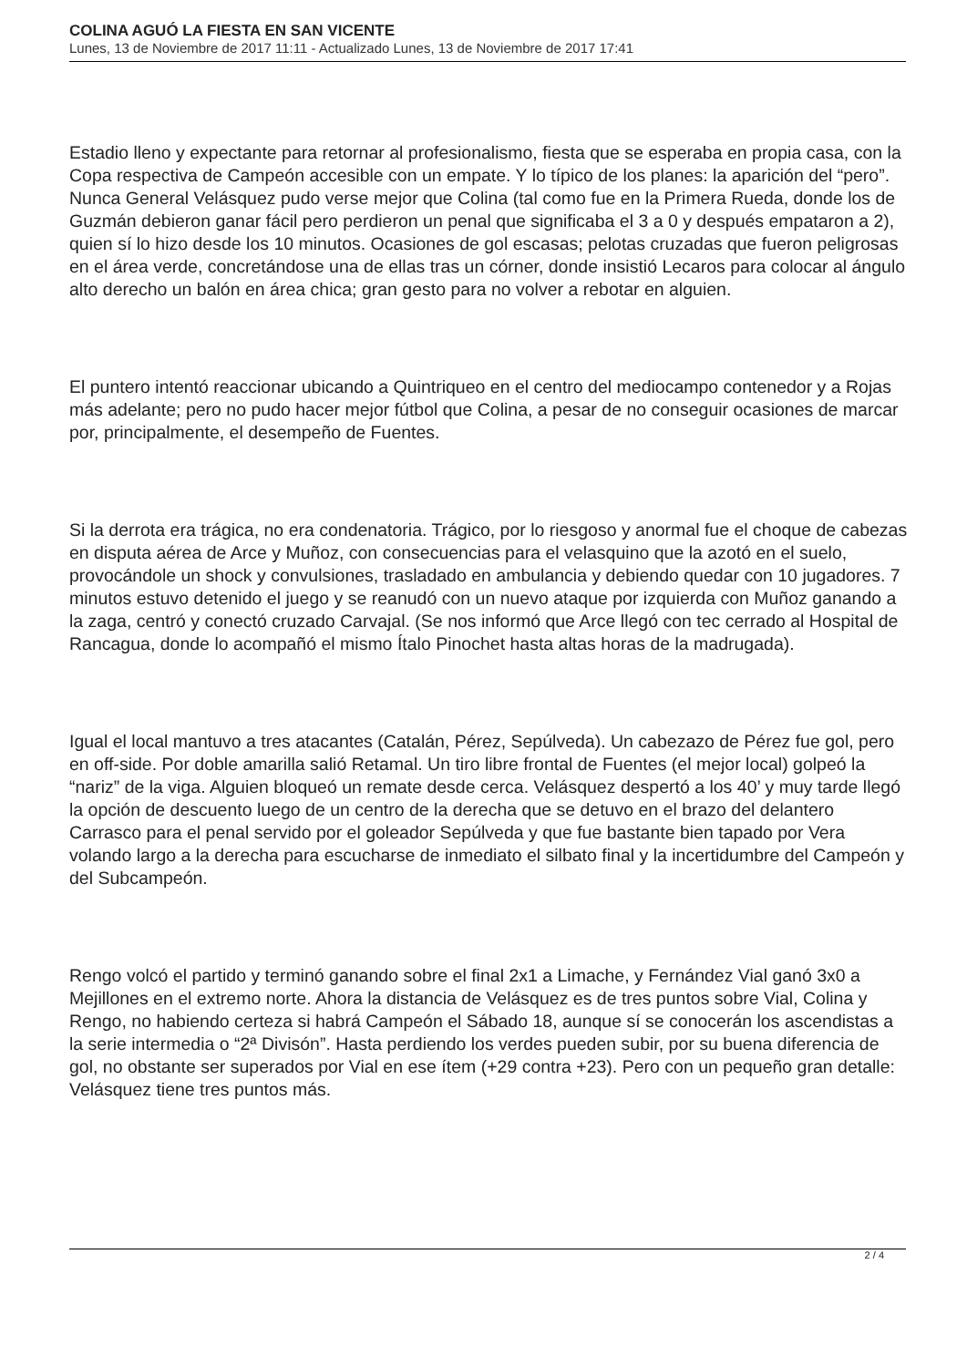COLINA AGUÓ LA FIESTA EN SAN VICENTE
Lunes, 13 de Noviembre de 2017 11:11 - Actualizado Lunes, 13 de Noviembre de 2017 17:41
Estadio lleno y expectante para retornar al profesionalismo, fiesta que se esperaba en propia casa, con la Copa respectiva de Campeón accesible con un empate. Y lo típico de los planes: la aparición del “pero”. Nunca General Velásquez pudo verse mejor que Colina (tal como fue en la Primera Rueda, donde los de Guzmán debieron ganar fácil pero perdieron un penal que significaba el 3 a 0 y después empataron a 2), quien sí lo hizo desde los 10 minutos. Ocasiones de gol escasas; pelotas cruzadas que fueron peligrosas en el área verde, concretándose una de ellas tras un córner, donde insistió Lecaros para colocar al ángulo alto derecho un balón en área chica; gran gesto para no volver a rebotar en alguien.
El puntero intentó reaccionar ubicando a Quintriqueo en el centro del mediocampo contenedor y a Rojas más adelante; pero no pudo hacer mejor fútbol que Colina, a pesar de no conseguir ocasiones de marcar por, principalmente, el desempeño de Fuentes.
Si la derrota era trágica, no era condenatoria. Trágico, por lo riesgoso y anormal fue el choque de cabezas en disputa aérea de Arce y Muñoz, con consecuencias para el velasquino que la azotó en el suelo, provocándole un shock y convulsiones, trasladado en ambulancia y debiendo quedar con 10 jugadores. 7 minutos estuvo detenido el juego y se reanudó con un nuevo ataque por izquierda con Muñoz ganando a la zaga, centró y conectó cruzado Carvajal. (Se nos informó que Arce llegó con tec cerrado al Hospital de Rancagua, donde lo acompañó el mismo Ítalo Pinochet hasta altas horas de la madrugada).
Igual el local mantuvo a tres atacantes (Catalán, Pérez, Sepúlveda). Un cabezazo de Pérez fue gol, pero en off-side. Por doble amarilla salió Retamal. Un tiro libre frontal de Fuentes (el mejor local) golpeó la “nariz” de la viga. Alguien bloqueó un remate desde cerca. Velásquez despertó a los 40’ y muy tarde llegó la opción de descuento luego de un centro de la derecha que se detuvo en el brazo del delantero Carrasco para el penal servido por el goleador Sepúlveda y que fue bastante bien tapado por Vera volando largo a la derecha para escucharse de inmediato el silbato final y la incertidumbre del Campeón y del Subcampeón.
Rengo volcó el partido y terminó ganando sobre el final 2x1 a Limache, y Fernández Vial ganó 3x0 a Mejillones en el extremo norte. Ahora la distancia de Velásquez es de tres puntos sobre Vial, Colina y Rengo, no habiendo certeza si habrá Campeón el Sábado 18, aunque sí se conocerán los ascendistas a la serie intermedia o “2ª Divisón”. Hasta perdiendo los verdes pueden subir, por su buena diferencia de gol, no obstante ser superados por Vial en ese ítem (+29 contra +23). Pero con un pequeño gran detalle: Velásquez tiene tres puntos más.
2 / 4